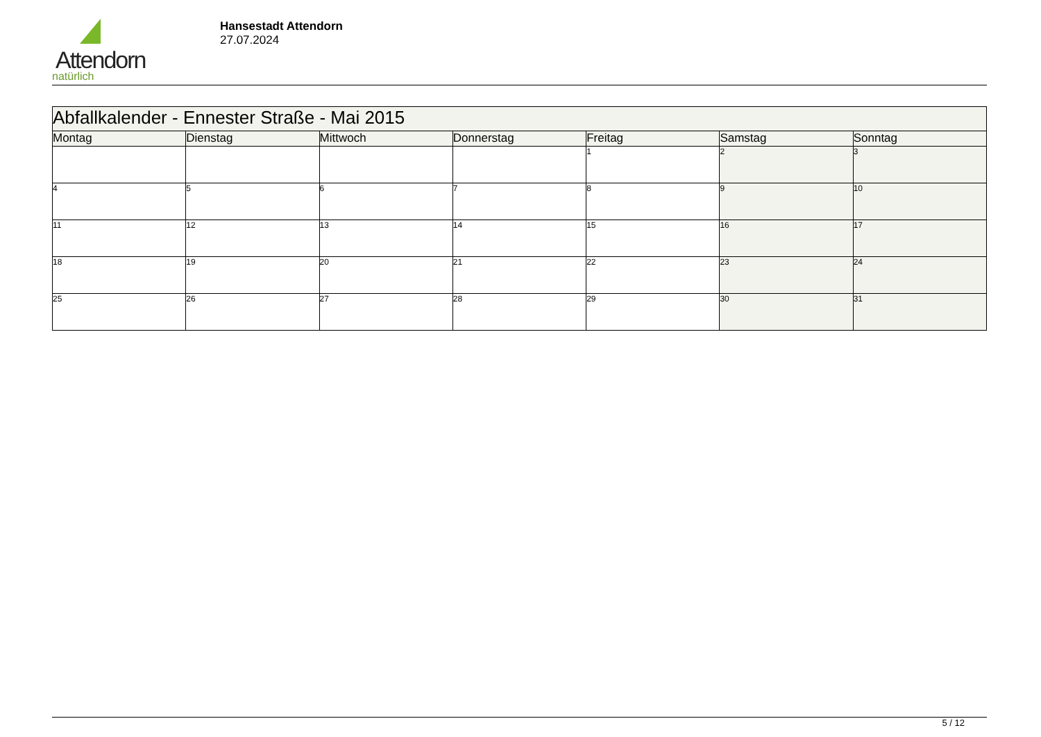Attendorn
natürlich
Hansestadt Attendorn
27.07.2024
| Abfallkalender - Ennester Straße - Mai 2015 | | | | | | |
| Montag | Dienstag | Mittwoch | Donnerstag | Freitag | Samstag | Sonntag |
| | | | | 1 | 2 | 3 |
| 4 | 5 | 6 | 7 | 8 | 9 | 10 |
| 11 | 12 | 13 | 14 | 15 | 16 | 17 |
| 18 | 19 | 20 | 21 | 22 | 23 | 24 |
| 25 | 26 | 27 | 28 | 29 | 30 | 31 |
5 / 12